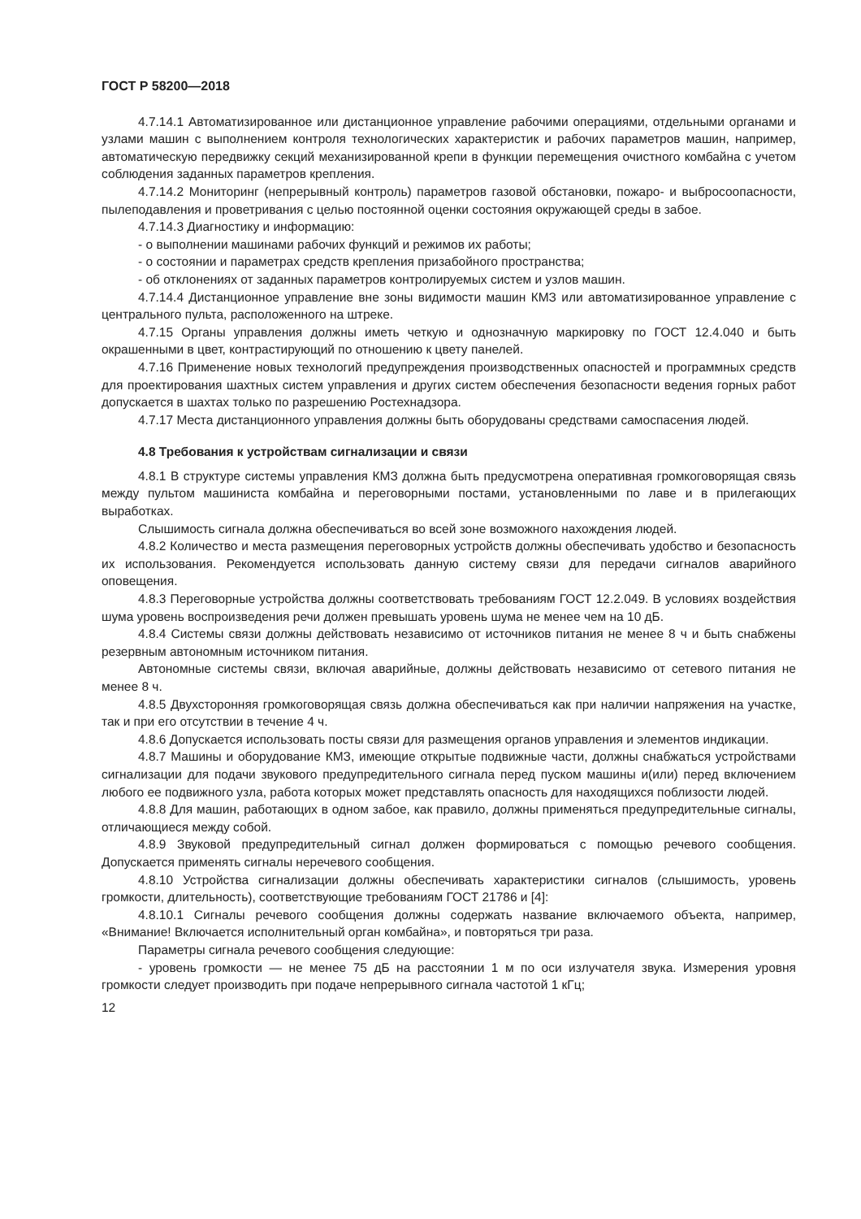ГОСТ Р 58200—2018
4.7.14.1 Автоматизированное или дистанционное управление рабочими операциями, отдельными органами и узлами машин с выполнением контроля технологических характеристик и рабочих параметров машин, например, автоматическую передвижку секций механизированной крепи в функции перемещения очистного комбайна с учетом соблюдения заданных параметров крепления.
4.7.14.2 Мониторинг (непрерывный контроль) параметров газовой обстановки, пожаро- и выбросоопасности, пылеподавления и проветривания с целью постоянной оценки состояния окружающей среды в забое.
4.7.14.3 Диагностику и информацию:
- о выполнении машинами рабочих функций и режимов их работы;
- о состоянии и параметрах средств крепления призабойного пространства;
- об отклонениях от заданных параметров контролируемых систем и узлов машин.
4.7.14.4 Дистанционное управление вне зоны видимости машин КМЗ или автоматизированное управление с центрального пульта, расположенного на штреке.
4.7.15 Органы управления должны иметь четкую и однозначную маркировку по ГОСТ 12.4.040 и быть окрашенными в цвет, контрастирующий по отношению к цвету панелей.
4.7.16 Применение новых технологий предупреждения производственных опасностей и программных средств для проектирования шахтных систем управления и других систем обеспечения безопасности ведения горных работ допускается в шахтах только по разрешению Ростехнадзора.
4.7.17 Места дистанционного управления должны быть оборудованы средствами самоспасения людей.
4.8 Требования к устройствам сигнализации и связи
4.8.1 В структуре системы управления КМЗ должна быть предусмотрена оперативная громкоговорящая связь между пультом машиниста комбайна и переговорными постами, установленными по лаве и в прилегающих выработках.
Слышимость сигнала должна обеспечиваться во всей зоне возможного нахождения людей.
4.8.2 Количество и места размещения переговорных устройств должны обеспечивать удобство и безопасность их использования. Рекомендуется использовать данную систему связи для передачи сигналов аварийного оповещения.
4.8.3 Переговорные устройства должны соответствовать требованиям ГОСТ 12.2.049. В условиях воздействия шума уровень воспроизведения речи должен превышать уровень шума не менее чем на 10 дБ.
4.8.4 Системы связи должны действовать независимо от источников питания не менее 8 ч и быть снабжены резервным автономным источником питания.
Автономные системы связи, включая аварийные, должны действовать независимо от сетевого питания не менее 8 ч.
4.8.5 Двухсторонняя громкоговорящая связь должна обеспечиваться как при наличии напряжения на участке, так и при его отсутствии в течение 4 ч.
4.8.6 Допускается использовать посты связи для размещения органов управления и элементов индикации.
4.8.7 Машины и оборудование КМЗ, имеющие открытые подвижные части, должны снабжаться устройствами сигнализации для подачи звукового предупредительного сигнала перед пуском машины и(или) перед включением любого ее подвижного узла, работа которых может представлять опасность для находящихся поблизости людей.
4.8.8 Для машин, работающих в одном забое, как правило, должны применяться предупредительные сигналы, отличающиеся между собой.
4.8.9 Звуковой предупредительный сигнал должен формироваться с помощью речевого сообщения. Допускается применять сигналы неречевого сообщения.
4.8.10 Устройства сигнализации должны обеспечивать характеристики сигналов (слышимость, уровень громкости, длительность), соответствующие требованиям ГОСТ 21786 и [4]:
4.8.10.1 Сигналы речевого сообщения должны содержать название включаемого объекта, например, «Внимание! Включается исполнительный орган комбайна», и повторяться три раза.
Параметры сигнала речевого сообщения следующие:
- уровень громкости — не менее 75 дБ на расстоянии 1 м по оси излучателя звука. Измерения уровня громкости следует производить при подаче непрерывного сигнала частотой 1 кГц;
12